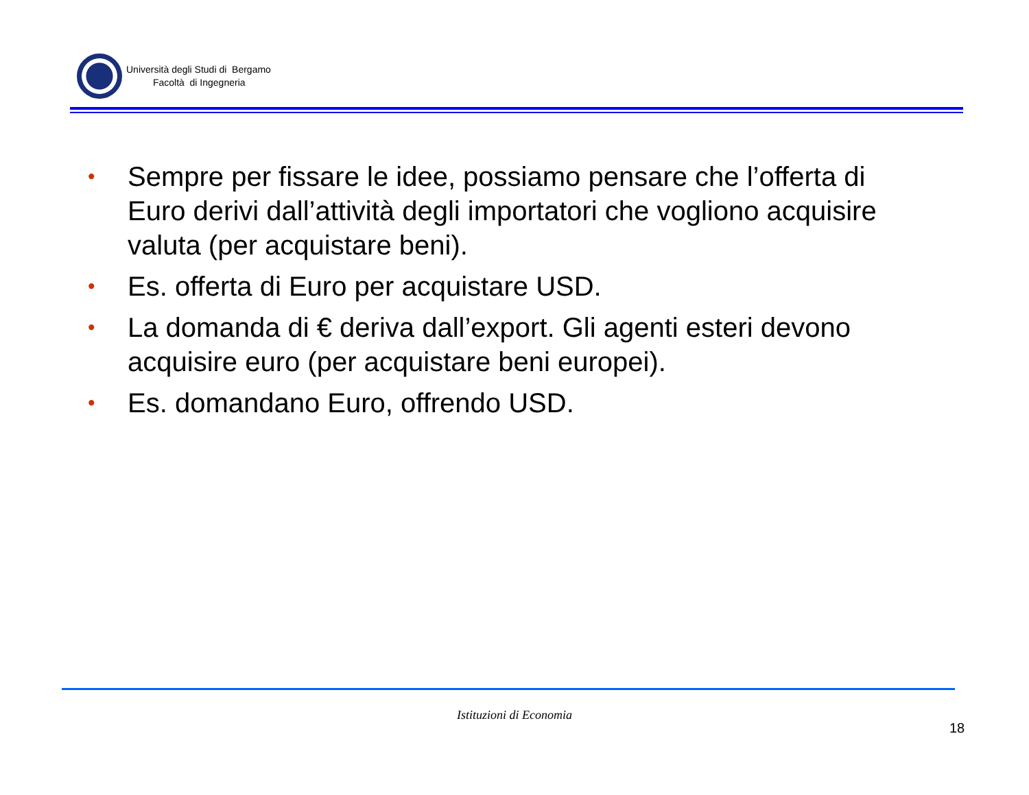Università degli Studi di Bergamo
Facoltà di Ingegneria
• Sempre per fissare le idee, possiamo pensare che l’offerta di Euro derivi dall’attività degli importatori che vogliono acquisire valuta (per acquistare beni).
• Es. offerta di Euro per acquistare USD.
• La domanda di € deriva dall’export. Gli agenti esteri devono acquisire euro (per acquistare beni europei).
• Es. domandano Euro, offrendo USD.
Istituzioni di Economia
18